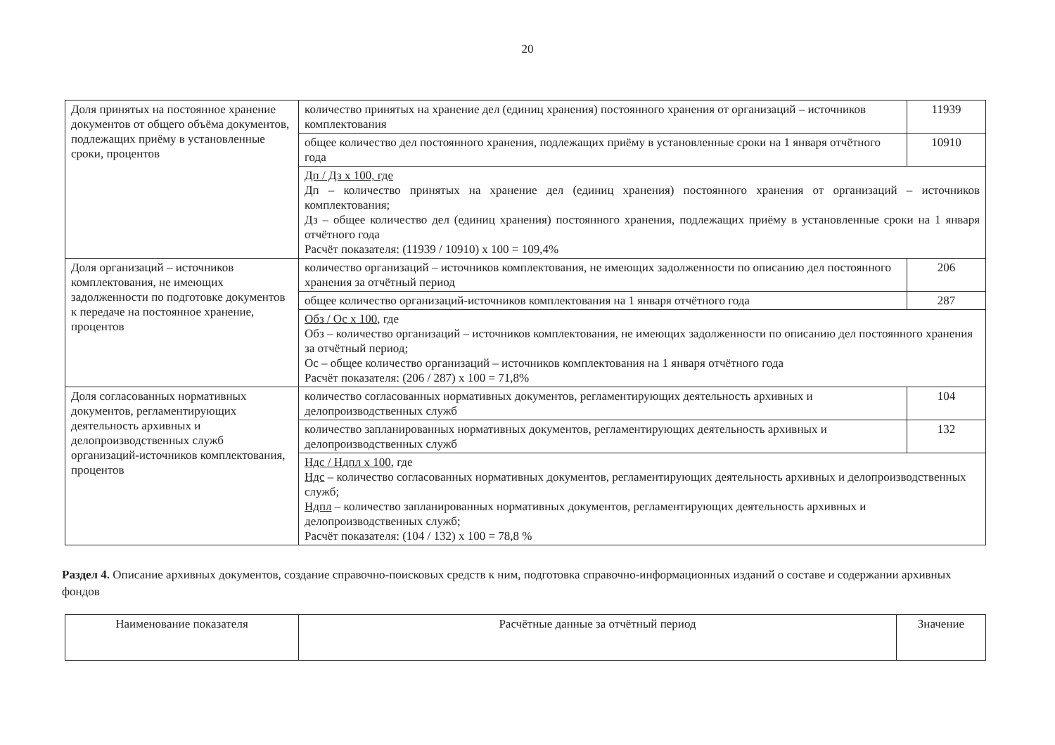20
| Доля принятых на постоянное хранение документов от общего объёма документов, подлежащих приёму в установленные сроки, процентов | количество принятых на хранение дел (единиц хранения) постоянного хранения от организаций – источников комплектования | 11939 |
| | общее количество дел постоянного хранения, подлежащих приёму в установленные сроки на 1 января отчётного года | 10910 |
| | Дп / Дз х 100, где Дп – количество принятых на хранение дел (единиц хранения) постоянного хранения от организаций – источников комплектования; Дз – общее количество дел (единиц хранения) постоянного хранения, подлежащих приёму в установленные сроки на 1 января отчётного года Расчёт показателя: (11939 / 10910) х 100 = 109,4% | |
| Доля организаций – источников комплектования, не имеющих задолженности по подготовке документов к передаче на постоянное хранение, процентов | количество организаций – источников комплектования, не имеющих задолженности по описанию дел постоянного хранения за отчётный период | 206 |
| | общее количество организаций-источников комплектования на 1 января отчётного года | 287 |
| | Обз / Ос х 100 , где Обз – количество организаций – источников комплектования, не имеющих задолженности по описанию дел постоянного хранения за отчётный период; Ос – общее количество организаций – источников комплектования на 1 января отчётного года Расчёт показателя: (206 / 287) х 100 = 71,8% | |
| Доля согласованных нормативных документов, регламентирующих деятельность архивных и делопроизводственных служб организаций-источников комплектования, процентов | количество согласованных нормативных документов, регламентирующих деятельность архивных и делопроизводственных служб | 104 |
| | количество запланированных нормативных документов, регламентирующих деятельность архивных и делопроизводственных служб | 132 |
| | Ндс / Ндпл х 100 , где Ндс – количество согласованных нормативных документов, регламентирующих деятельность архивных и делопроизводственных служб; Ндпл – количество запланированных нормативных документов, регламентирующих деятельность архивных и делопроизводственных служб; Расчёт показателя: (104 / 132) х 100 = 78,8 % | |
Раздел 4. Описание архивных документов, создание справочно-поисковых средств к ним, подготовка справочно-информационных изданий о составе и содержании архивных фондов
| Наименование показателя | Расчётные данные за отчётный период | Значение |
| --- | --- | --- |